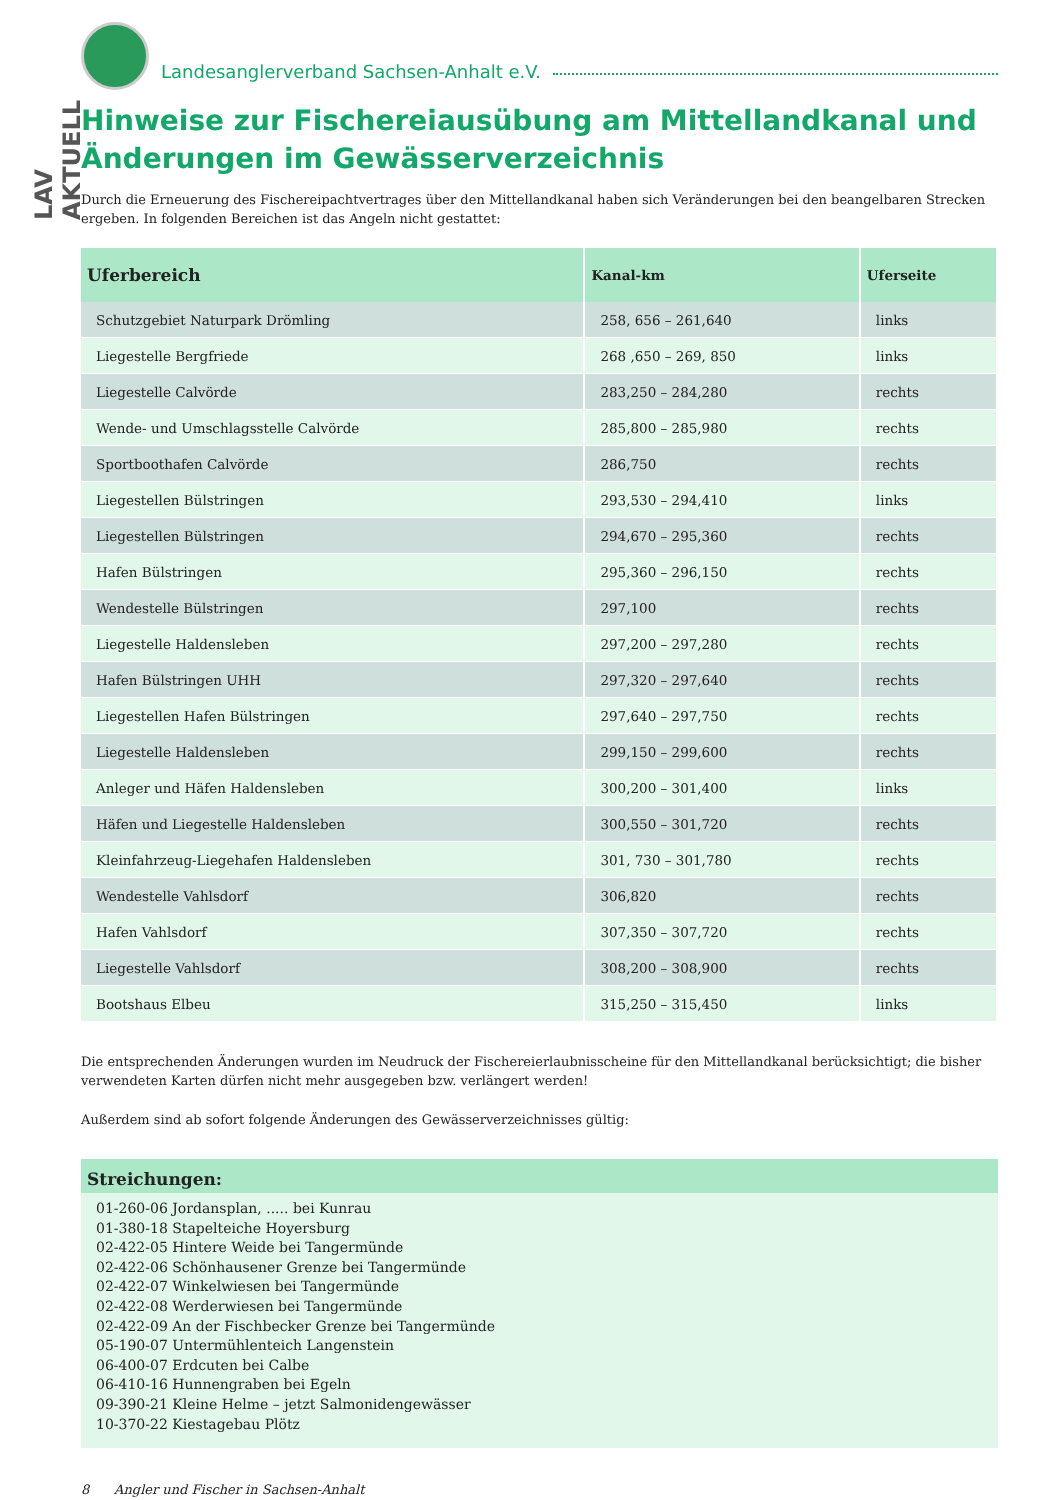LAV AKTUELL
Landesanglerverband Sachsen-Anhalt e.V.
Hinweise zur Fischereiausübung am Mittellandkanal und Änderungen im Gewässerverzeichnis
Durch die Erneuerung des Fischereipachtvertrages über den Mittellandkanal haben sich Veränderungen bei den beangelbaren Strecken ergeben. In folgenden Bereichen ist das Angeln nicht gestattet:
| Uferbereich | Kanal-km | Uferseite |
| --- | --- | --- |
| Schutzgebiet Naturpark Drömling | 258, 656 – 261,640 | links |
| Liegestelle Bergfriede | 268 ,650 – 269, 850 | links |
| Liegestelle Calvörde | 283,250 – 284,280 | rechts |
| Wende- und Umschlagsstelle Calvörde | 285,800 – 285,980 | rechts |
| Sportboothafen Calvörde | 286,750 | rechts |
| Liegestellen Bülstringen | 293,530 – 294,410 | links |
| Liegestellen Bülstringen | 294,670 – 295,360 | rechts |
| Hafen Bülstringen | 295,360 – 296,150 | rechts |
| Wendestelle Bülstringen | 297,100 | rechts |
| Liegestelle Haldensleben | 297,200 – 297,280 | rechts |
| Hafen Bülstringen UHH | 297,320 – 297,640 | rechts |
| Liegestellen Hafen Bülstringen | 297,640 – 297,750 | rechts |
| Liegestelle Haldensleben | 299,150 – 299,600 | rechts |
| Anleger und Häfen Haldensleben | 300,200 – 301,400 | links |
| Häfen und Liegestelle Haldensleben | 300,550 – 301,720 | rechts |
| Kleinfahrzeug-Liegehafen Haldensleben | 301, 730 – 301,780 | rechts |
| Wendestelle Vahlsdorf | 306,820 | rechts |
| Hafen Vahlsdorf | 307,350 – 307,720 | rechts |
| Liegestelle Vahlsdorf | 308,200 – 308,900 | rechts |
| Bootshaus Elbeu | 315,250 – 315,450 | links |
Die entsprechenden Änderungen wurden im Neudruck der Fischereierlaubnisscheine für den Mittellandkanal berücksichtigt; die bisher verwendeten Karten dürfen nicht mehr ausgegeben bzw. verlängert werden!
Außerdem sind ab sofort folgende Änderungen des Gewässerverzeichnisses gültig:
Streichungen:
01-260-06 Jordansplan, ..... bei Kunrau
01-380-18 Stapelteiche Hoyersburg
02-422-05 Hintere Weide bei Tangermünde
02-422-06 Schönhausener Grenze bei Tangermünde
02-422-07 Winkelwiesen bei Tangermünde
02-422-08 Werderwiesen bei Tangermünde
02-422-09 An der Fischbecker Grenze bei Tangermünde
05-190-07 Untermühlenteich Langenstein
06-400-07 Erdcuten bei Calbe
06-410-16 Hunnengraben bei Egeln
09-390-21 Kleine Helme – jetzt Salmonidengewässer
10-370-22 Kiestagebau Plötz
8 Angler und Fischer in Sachsen-Anhalt